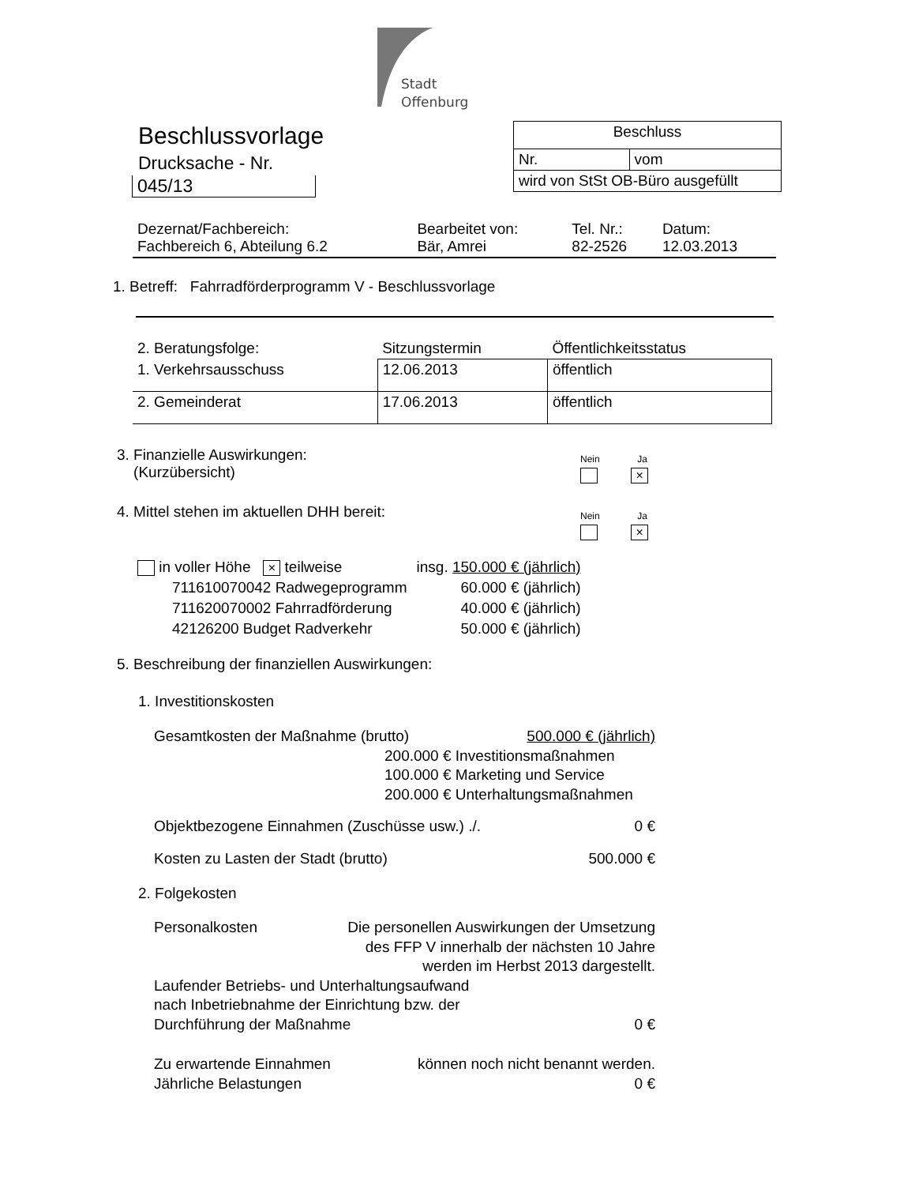Stadt
Offenburg
Beschlussvorlage
Drucksache - Nr.
045/13
| Beschluss | |
| Nr. | vom |
| wird von StSt OB-Büro ausgefüllt | |
| Dezernat/Fachbereich: Fachbereich 6, Abteilung 6.2 | Bearbeitet von: Bär, Amrei | Tel. Nr.: 82-2526 | Datum: 12.03.2013 |
1. Betreff: Fahrradförderprogramm V - Beschlussvorlage
| 2. Beratungsfolge: | Sitzungstermin | Öffentlichkeitsstatus |
| 1. Verkehrsausschuss | 12.06.2013 | öffentlich |
| 2. Gemeinderat | 17.06.2013 | öffentlich |
3. Finanzielle Auswirkungen:
(Kurzübersicht)
Nein Ja
×
4. Mittel stehen im aktuellen DHH bereit:
Nein Ja
×
| in voller Höhe × teilweise | insg. 150.000 € (jährlich) |
| 711610070042 Radwegeprogramm | 60.000 € (jährlich) |
| 711620070002 Fahrradförderung | 40.000 € (jährlich) |
| 42126200 Budget Radverkehr | 50.000 € (jährlich) |
5. Beschreibung der finanziellen Auswirkungen:
1. Investitionskosten
Gesamtkosten der Maßnahme (brutto) 500.000 € (jährlich)
200.000 € Investitionsmaßnahmen
100.000 € Marketing und Service
200.000 € Unterhaltungsmaßnahmen
Objektbezogene Einnahmen (Zuschüsse usw.) ./. 0 €
Kosten zu Lasten der Stadt (brutto) 500.000 €
2. Folgekosten
Personalkosten Die personellen Auswirkungen der Umsetzung
des FFP V innerhalb der nächsten 10 Jahre
werden im Herbst 2013 dargestellt.
Laufender Betriebs- und Unterhaltungsaufwand
nach Inbetriebnahme der Einrichtung bzw. der
Durchführung der Maßnahme 0 €
Zu erwartende Einnahmen können noch nicht benannt werden.
Jährliche Belastungen 0 €